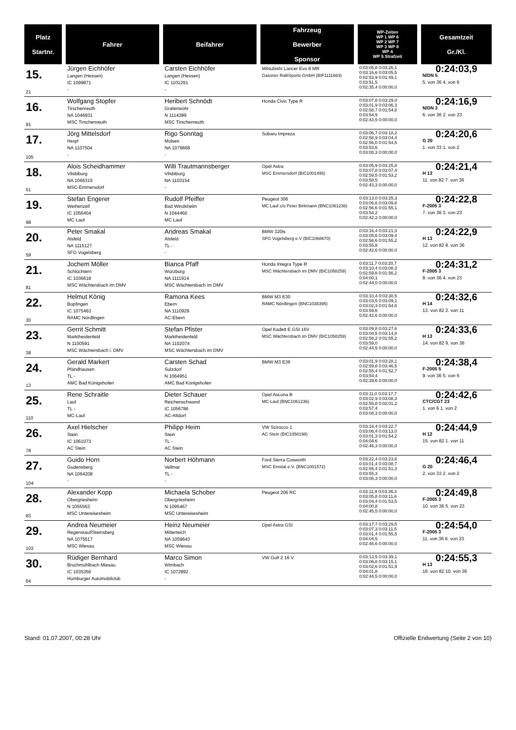| Platz Startnr. | Fahrer | Beifahrer | Fahrzeug Bewerber Sponsor | WP-Zeiten WP 1 WP 6 WP 2 WP 7 WP 3 WP 8 WP 4 WP 5 Strafzeit | Gesamtzeit Gr./Kl. |
| --- | --- | --- | --- | --- | --- |
| 15. 21 | Jürgen Eichhöfer Langen (Hessen) IC 1099871 - | Carsten Eichhöfer Langen (Hessen) IC 1101291 - | Mitsubishi Lancer Evo 8 MR Gassner RalliSports GmbH (BIF1111663) | 0:03:05,8 0:03:26,1 0:03:16,6 0:03:05,5 0:02:53,9 0:01:49,1 0:03:51,5 0:02:35,4 0:00:00,0 | 0:24:03,9 N/DN 5 5. von 36 4. von 6 |
| 16. 91 | Wolfgang Stopfer Tirschenreuth NA 1046931 MSC Tirschenreuth | Heribert Schnödt Grafenwöhr N 1114389 MSC Tirschenreuth | Honda Civic Type R | 0:03:07,8 0:03:29,0 0:03:01,9 0:03:06,3 0:02:58,7 0:01:54,8 0:03:54,9 0:02:43,5 0:00:00,0 | 0:24:16,9 N/DN 3 6. von 36 2. von 23 |
| 17. 105 | Jörg Mittelsdorf Herpf NA 1107504 - | Rigo Sonntag Mülsen NA 1079668 - | Subaru Impreza | 0:03:06,7 0:03:18,2 0:02:58,9 0:03:04,4 0:02:56,0 0:01:54,5 0:03:53,6 0:03:08,3 0:00:00,0 | 0:24:20,6 G 20 1. von 33 1. von 2 |
| 18. 51 | Alois Scheidhammer Vilsbiburg NA 1066315 MSC-Emmersdorf | Willi Trautmannsberger Vilsbiburg NA 1103154 - | Opel Astra MSC Emmersdorf (BIC1001495) | 0:03:05,9 0:03:25,8 0:03:07,8 0:03:07,4 0:02:59,5 0:01:53,2 0:03:58,5 0:02:43,3 0:00:00,0 | 0:24:21,4 H 13 11. von 82 7. von 36 |
| 19. 98 | Stefan Engerer Weihenzell IC 1056404 MC Lauf | Rudolf Pfeiffer Bad Windsheim N 1044460 MC Lauf | Peugeot 306 MC Lauf c/o Peter Birkmann (BNC1061236) | 0:03:13,0 0:03:25,3 0:03:06,6 0:03:09,8 0:02:56,6 0:01:55,1 0:03:54,2 0:02:42,2 0:00:00,0 | 0:24:22,8 F-2005 3 7. von 36 3. von 23 |
| 20. 59 | Peter Smakal Alsfeld NA 1115127 SFG Vogelsberg | Andreas Smakal Alsfeld TL - - | BMW 320is SFG Vogelsberg e.V (BIC1068670) | 0:03:16,4 0:03:21,3 0:03:05,6 0:03:09,4 0:02:56,6 0:01:55,2 0:03:55,8 0:02:42,6 0:00:00,0 | 0:24:22,9 H 13 12. von 82 8. von 36 |
| 21. 81 | Jochem Möller Schlüchtern IC 1036618 MSC Wächtersbach im DMV | Bianca Pfaff Würzburg NA 1111914 MSC Wächtersbach im DMV | Honda Integra Type R MSC Wächtersbach im DMV (BIC1058259) | 0:03:11,7 0:03:20,7 0:03:10,4 0:03:08,3 0:02:59,8 0:01:56,2 0:04:00,1 0:02:44,0 0:00:00,0 | 0:24:31,2 F-2005 3 8. von 36 4. von 23 |
| 22. 30 | Helmut König Bopfingen IC 1075463 RAMC Nördlingen | Ramona Kees Ebern NA 1110929 AC-Ebern | BMW M3 E30 RAMC Nördlingen (BNC1038395) | 0:03:10,4 0:03:30,5 0:03:03,5 0:03:09,1 0:03:02,3 0:01:54,6 0:03:59,6 0:02:42,6 0:00:00,0 | 0:24:32,6 H 14 13. von 82 2. von 11 |
| 23. 38 | Gerrit Schmitt Marktheidenfeld N 1100591 MSC Wächtersbach i. DMV | Stefan Pfister Marktheidenfeld NA 1102074 MSC Wächtersbach im DMV | Opel Kadett E GSI 16V MSC Wächtersbach im DMV (BIC1058259) | 0:03:09,8 0:03:27,6 0:03:04,5 0:03:14,8 0:02:58,2 0:01:55,2 0:03:59,0 0:02:44,5 0:00:00,0 | 0:24:33,6 H 13 14. von 82 9. von 36 |
| 24. 13 | Gerald Markert Pfändhausen TL - AMC Bad Königshofen | Carsten Schad Sulzdorf N 1064951 AMC Bad Königshofen | BMW M3 E36 | 0:03:01,9 0:03:28,1 0:02:59,8 0:03:46,5 0:02:55,4 0:01:52,7 0:03:54,4 0:02:39,6 0:00:00,0 | 0:24:38,4 F-2005 5 9. von 36 5. von 6 |
| 25. 110 | Rene Schraitle Lauf TL - MC-Lauf | Dieter Schauer Reichenschwand IC 1056786 AC-Altdorf | Opel Ascona B MC-Lauf (BNC1061236) | 0:03:11,0 0:03:17,7 0:03:02,9 0:03:08,3 0:02:55,8 0:02:01,2 0:03:57,4 0:03:08,3 0:00:00,0 | 0:24:42,6 CTC/CGT 23 1. von 6 1. von 2 |
| 26. 78 | Axel Hielscher Stein IC 1061073 AC Stein | Philipp Heim Stein TL - AC Stein | VW Scirocco 1 AC Stein (BIC1058198) | 0:03:16,4 0:03:22,7 0:03:06,4 0:03:13,0 0:03:01,3 0:01:54,2 0:04:04,6 0:02:46,3 0:00:00,0 | 0:24:44,9 H 12 15. von 82 1. von 11 |
| 27. 104 | Guido Horn Gudensberg NA 1064208 - | Norbert Höhmann Vellmar TL - - | Ford Sierra Cosworth MSC Emstal e.V. (BNC1001572) | 0:03:22,4 0:03:23,6 0:03:01,4 0:03:08,7 0:02:55,4 0:01:51,3 0:03:55,3 0:03:08,3 0:00:00,0 | 0:24:46,4 G 20 2. von 33 2. von 2 |
| 28. 83 | Alexander Kopp Obergriesheim N 1055563 MSC Untereisesheim | Michaela Schober Obergriesheim N 1095467 MSC Untereisesheim | Peugeot 206 RC | 0:03:11,9 0:03:36,3 0:03:05,8 0:03:11,6 0:03:04,4 0:01:53,5 0:04:00,8 0:02:45,5 0:00:00,0 | 0:24:49,8 F-2005 3 10. von 36 5. von 23 |
| 29. 103 | Andrea Neumeier Regenstauf/Steinsberg NA 1075517 MSC Wiesau | Heinz Neumeier Mitterteich NA 1059643 MSC Wiesau | Opel Astra GSI | 0:03:17,7 0:03:29,5 0:03:07,3 0:03:11,5 0:03:01,4 0:01:55,5 0:04:04,5 0:02:46,6 0:00:00,0 | 0:24:54,0 F-2005 3 11. von 36 6. von 23 |
| 30. 64 | Rüdiger Bernhard Bruchmühlbach Miesau IC 1035356 Homburger Automobilclub | Marco Simon Wimbach IC 1072892 - | VW Golf 2 16 V | 0:03:13,5 0:03:39,1 0:03:06,8 0:03:15,1 0:03:02,6 0:01:51,9 0:04:01,8 0:02:44,5 0:00:00,0 | 0:24:55,3 H 13 16. von 82 10. von 36 |
Stand: 01.07.2007, 00:28 Uhr Offizielle Endwertung (Seite 2 von 10)